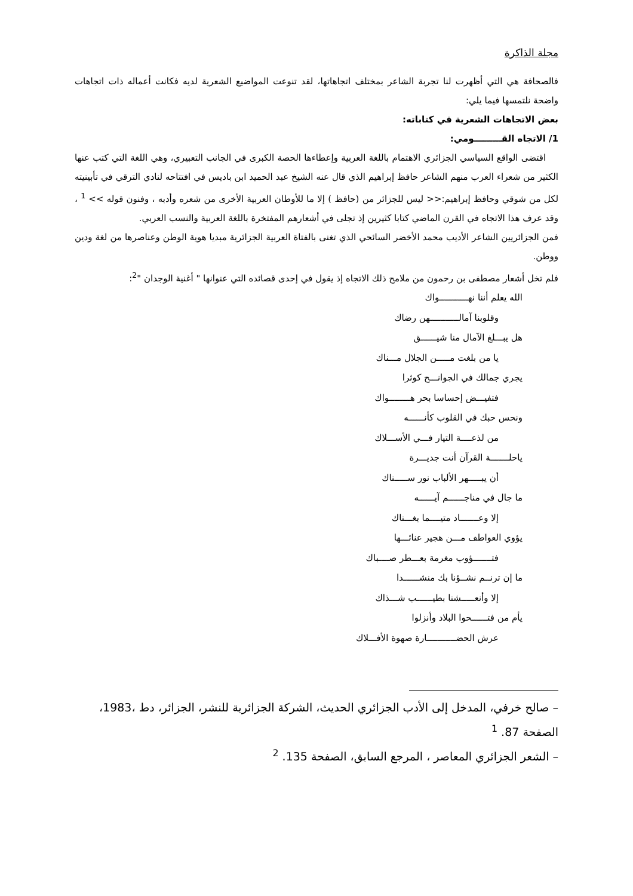مجلة الذاكرة
فالصحافة هي التي أظهرت لنا تجربة الشاعر بمختلف اتجاهاتها، لقد تنوعت المواضيع الشعرية لديه فكانت أعماله ذات اتجاهات واضحة نلتمسها فيما يلي:
بعض الاتجاهات الشعرية في كتاباته:
1/ الاتجاه القـــــــــومي:
اقتضى الواقع السياسي الجزائري الاهتمام باللغة العربية وإعطاءها الحصة الكبرى في الجانب التعبيري، وهي اللغة التي كتب عنها الكثير من شعراء العرب منهم الشاعر حافظ إبراهيم الذي قال عنه الشيخ عبد الحميد ابن باديس في افتتاحه لنادي الترقي في تأبينيته لكل من شوقي وحافظ إبراهيم:<< ليس للجزائر من (حافظ ) إلا ما للأوطان العربية الأخرى من شعره وأدبه ، وفنون قوله >> <sup>1</sup> ، وقد عرف هذا الاتجاه في القرن الماضي كتابا كثيرين إذ تجلى في أشعارهم المفتخرة باللغة العربية والنسب العربي.
فمن الجزائريين الشاعر الأديب محمد الأخضر السائحي الذي تغنى بالفتاة العربية الجزائرية مبديا هوية الوطن وعناصرها من لغة ودين ووطن.
فلم تخل أشعار مصطفى بن رحمون من ملامح ذلك الاتجاه إذ يقول في إحدى قصائده التي عنوانها " أغنية الوجدان "<sup>2</sup>:
الله يعلم أننا نهـــــــــــواك
وقلوبنا آمالـــــــــــهن رضاك
هل يبـــلغ الآمال منا شيــــــق
يا من بلغت مـــــن الجلال مـــناك
يجري جمالك في الجوانـــح كوثرا
فتفيـــض إحساسا بحر هــــــــواك
ونحس حبك في القلوب كأنــــــه
من لذعــــة التيار فـــي الأســـلاك
ياحلـــــــة القرآن أنت جديـــرة
أن يبـــــهر الألباب نور ســـــناك
ما جال في مناجــــــم آيــــــه
إلا وعـــــــاد متيــــما بغـــناك
يؤوي العواطف مـــن هجير عنائـــها
فتـــــــؤوب مغرمة بعـــطر صــــباك
ما إن ترنــم نشــؤنا بك منشــــــدا
إلا وأنعـــــشنا بطيــــــب شـــذاك
يأم من فتــــــحوا البلاد وأنزلوا
عرش الحضـــــــــــارة صهوة الأفـــلاك
– صالح خرفي، المدخل إلى الأدب الجزائري الحديث، الشركة الجزائرية للنشر، الجزائر، دط ،1983، الصفحة 87. <sup>1</sup>
– الشعر الجزائري المعاصر ، المرجع السابق، الصفحة 135. <sup>2</sup>